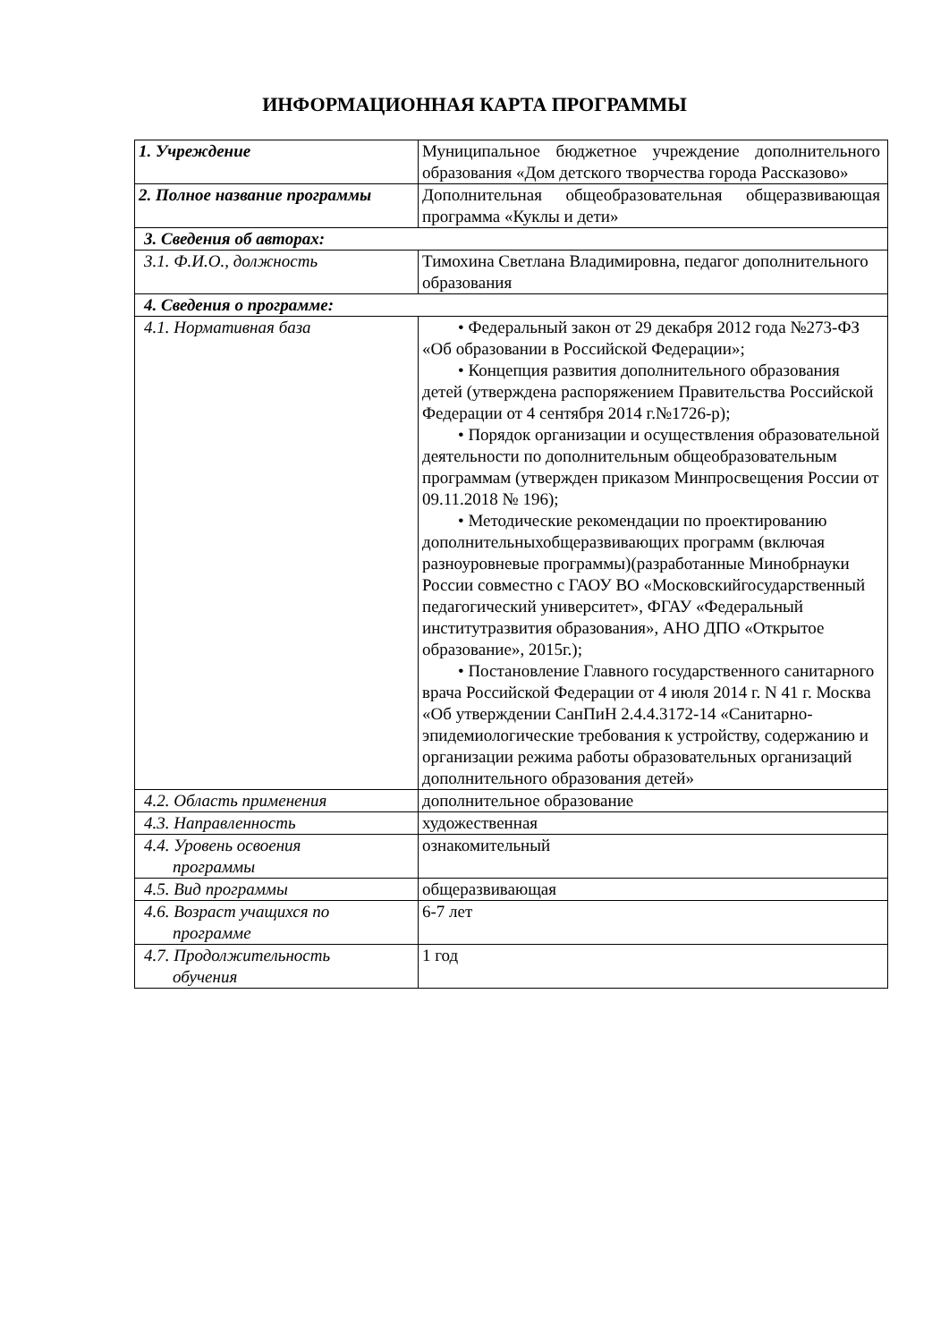ИНФОРМАЦИОННАЯ КАРТА ПРОГРАММЫ
| 1. Учреждение | Муниципальное бюджетное учреждение дополнительного образования «Дом детского творчества города Рассказово» |
| 2. Полное название программы | Дополнительная общеобразовательная общеразвивающая программа «Куклы и дети» |
| 3. Сведения об авторах: | |
| 3.1. Ф.И.О., должность | Тимохина Светлана Владимировна, педагог дополнительного образования |
| 4. Сведения о программе: | |
| 4.1. Нормативная база | • Федеральный закон от 29 декабря 2012 года №273-ФЗ «Об образовании в Российской Федерации»; • Концепция развития дополнительного образования детей (утверждена распоряжением Правительства Российской Федерации от 4 сентября 2014 г.№1726-р); • Порядок организации и осуществления образовательной деятельности по дополнительным общеобразовательным программам (утвержден приказом Минпросвещения России от 09.11.2018 № 196); • Методические рекомендации по проектированию дополнительныхобщеразвивающих программ (включая разноуровневые программы)(разработанные Минобрнауки России совместно с ГАОУ ВО «Московскийгосударственный педагогический университет», ФГАУ «Федеральный институтразвития образования», АНО ДПО «Открытое образование», 2015г.); • Постановление Главного государственного санитарного врача Российской Федерации от 4 июля 2014 г. N 41 г. Москва «Об утверждении СанПиН 2.4.4.3172-14 «Санитарно-эпидемиологические требования к устройству, содержанию и организации режима работы образовательных организаций дополнительного образования детей» |
| 4.2. Область применения | дополнительное образование |
| 4.3. Направленность | художественная |
| 4.4. Уровень освоения программы | ознакомительный |
| 4.5. Вид программы | общеразвивающая |
| 4.6. Возраст учащихся по программе | 6-7 лет |
| 4.7. Продолжительность обучения | 1 год |